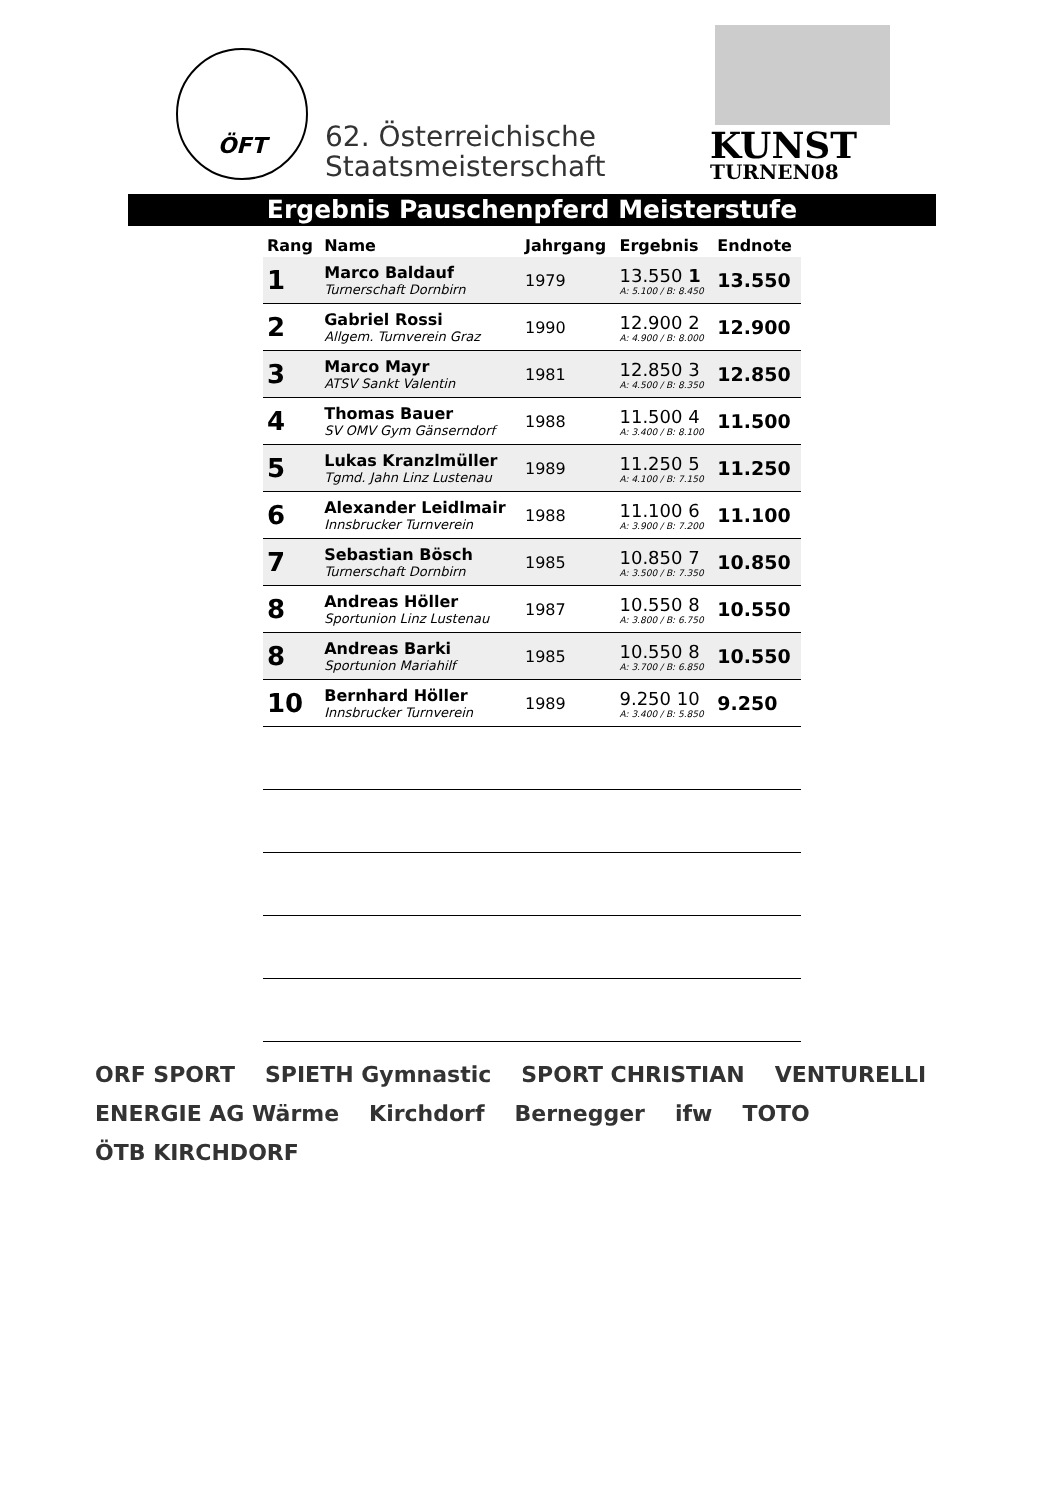ÖFT
62. Österreichische
Staatsmeisterschaft
KUNST
TURNEN08
Ergebnis Pauschenpferd Meisterstufe
| Rang | Name | Jahrgang | Ergebnis | Endnote |
| --- | --- | --- | --- | --- |
| 1 | Marco Baldauf Turnerschaft Dornbirn | 1979 | 13.550 1 A: 5.100 / B: 8.450 | 13.550 |
| 2 | Gabriel Rossi Allgem. Turnverein Graz | 1990 | 12.900 2 A: 4.900 / B: 8.000 | 12.900 |
| 3 | Marco Mayr ATSV Sankt Valentin | 1981 | 12.850 3 A: 4.500 / B: 8.350 | 12.850 |
| 4 | Thomas Bauer SV OMV Gym Gänserndorf | 1988 | 11.500 4 A: 3.400 / B: 8.100 | 11.500 |
| 5 | Lukas Kranzlmüller Tgmd. Jahn Linz Lustenau | 1989 | 11.250 5 A: 4.100 / B: 7.150 | 11.250 |
| 6 | Alexander Leidlmair Innsbrucker Turnverein | 1988 | 11.100 6 A: 3.900 / B: 7.200 | 11.100 |
| 7 | Sebastian Bösch Turnerschaft Dornbirn | 1985 | 10.850 7 A: 3.500 / B: 7.350 | 10.850 |
| 8 | Andreas Höller Sportunion Linz Lustenau | 1987 | 10.550 8 A: 3.800 / B: 6.750 | 10.550 |
| 8 | Andreas Barki Sportunion Mariahilf | 1985 | 10.550 8 A: 3.700 / B: 6.850 | 10.550 |
| 10 | Bernhard Höller Innsbrucker Turnverein | 1989 | 9.250 10 A: 3.400 / B: 5.850 | 9.250 |
ORF SPORT SPIETH Gymnastic SPORT CHRISTIAN VENTURELLI ENERGIE AG Wärme Kirchdorf Bernegger ifw TOTO ÖTB KIRCHDORF